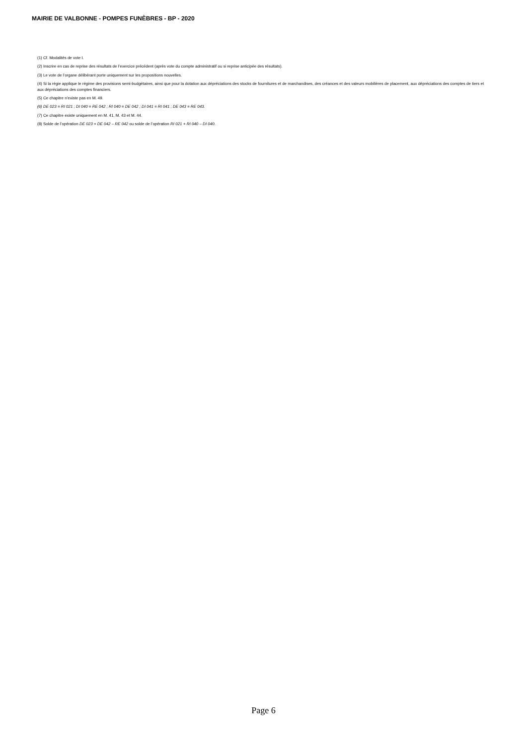MAIRIE DE VALBONNE - POMPES FUNÈBRES - BP - 2020
(1) Cf. Modalités de vote I.
(2) Inscrire en cas de reprise des résultats de l’exercice précédent (après vote du compte administratif ou si reprise anticipée des résultats).
(3) Le vote de l’organe délibérant porte uniquement sur les propositions nouvelles.
(4) Si la régie applique le régime des provisions semi-budgétaires, ainsi que pour la dotation aux dépréciations des stocks de fournitures et de marchandises, des créances et des valeurs mobilières de placement, aux dépréciations des comptes de tiers et aux dépréciations des comptes financiers.
(5) Ce chapitre n’existe pas en M. 49.
(6) DE 023 = RI 021 ; DI 040 = RE 042 ; RI 040 = DE 042 ; DI 041 = RI 041 ; DE 043 = RE 043.
(7) Ce chapitre existe uniquement en M. 41, M. 43 et M. 44.
(8) Solde de l’opération DE 023 + DE 042 – RE 042 ou solde de l’opération RI 021 + RI 040 – DI 040.
Page 6